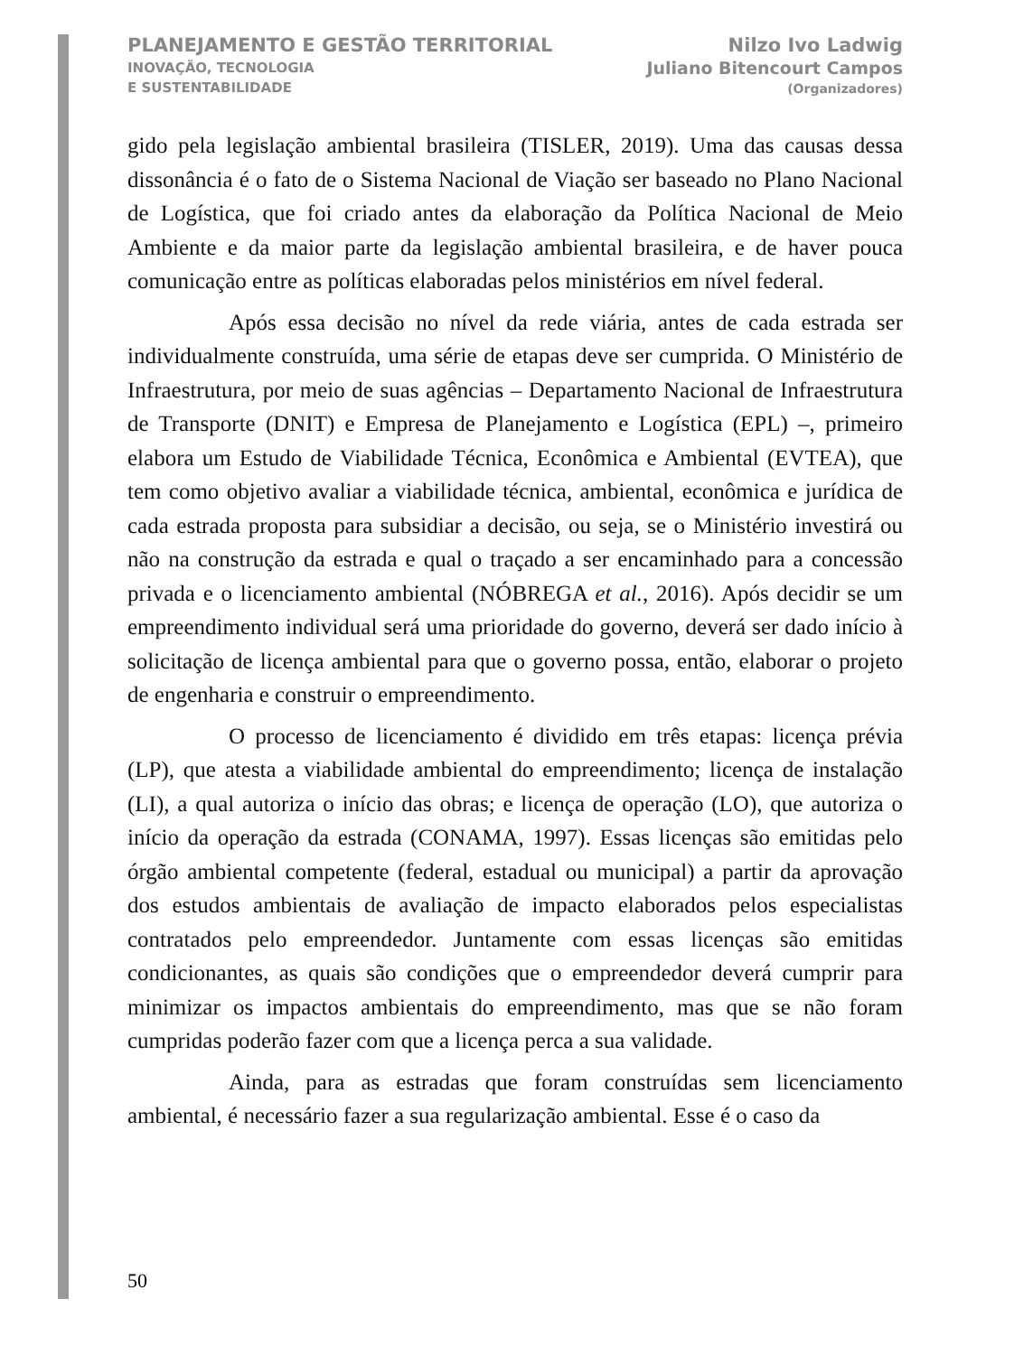PLANEJAMENTO E GESTÃO TERRITORIAL
INOVAÇÃO, TECNOLOGIA
E SUSTENTABILIDADE
Nilzo Ivo Ladwig
Juliano Bitencourt Campos
(Organizadores)
gido pela legislação ambiental brasileira (TISLER, 2019). Uma das causas dessa dissonância é o fato de o Sistema Nacional de Viação ser baseado no Plano Nacional de Logística, que foi criado antes da elaboração da Política Nacional de Meio Ambiente e da maior parte da legislação ambiental brasileira, e de haver pouca comunicação entre as políticas elaboradas pelos ministérios em nível federal.
Após essa decisão no nível da rede viária, antes de cada estrada ser individualmente construída, uma série de etapas deve ser cumprida. O Ministério de Infraestrutura, por meio de suas agências – Departamento Nacional de Infraestrutura de Transporte (DNIT) e Empresa de Planejamento e Logística (EPL) –, primeiro elabora um Estudo de Viabilidade Técnica, Econômica e Ambiental (EVTEA), que tem como objetivo avaliar a viabilidade técnica, ambiental, econômica e jurídica de cada estrada proposta para subsidiar a decisão, ou seja, se o Ministério investirá ou não na construção da estrada e qual o traçado a ser encaminhado para a concessão privada e o licenciamento ambiental (NÓBREGA et al., 2016). Após decidir se um empreendimento individual será uma prioridade do governo, deverá ser dado início à solicitação de licença ambiental para que o governo possa, então, elaborar o projeto de engenharia e construir o empreendimento.
O processo de licenciamento é dividido em três etapas: licença prévia (LP), que atesta a viabilidade ambiental do empreendimento; licença de instalação (LI), a qual autoriza o início das obras; e licença de operação (LO), que autoriza o início da operação da estrada (CONAMA, 1997). Essas licenças são emitidas pelo órgão ambiental competente (federal, estadual ou municipal) a partir da aprovação dos estudos ambientais de avaliação de impacto elaborados pelos especialistas contratados pelo empreendedor. Juntamente com essas licenças são emitidas condicionantes, as quais são condições que o empreendedor deverá cumprir para minimizar os impactos ambientais do empreendimento, mas que se não foram cumpridas poderão fazer com que a licença perca a sua validade.
Ainda, para as estradas que foram construídas sem licenciamento ambiental, é necessário fazer a sua regularização ambiental. Esse é o caso da
50